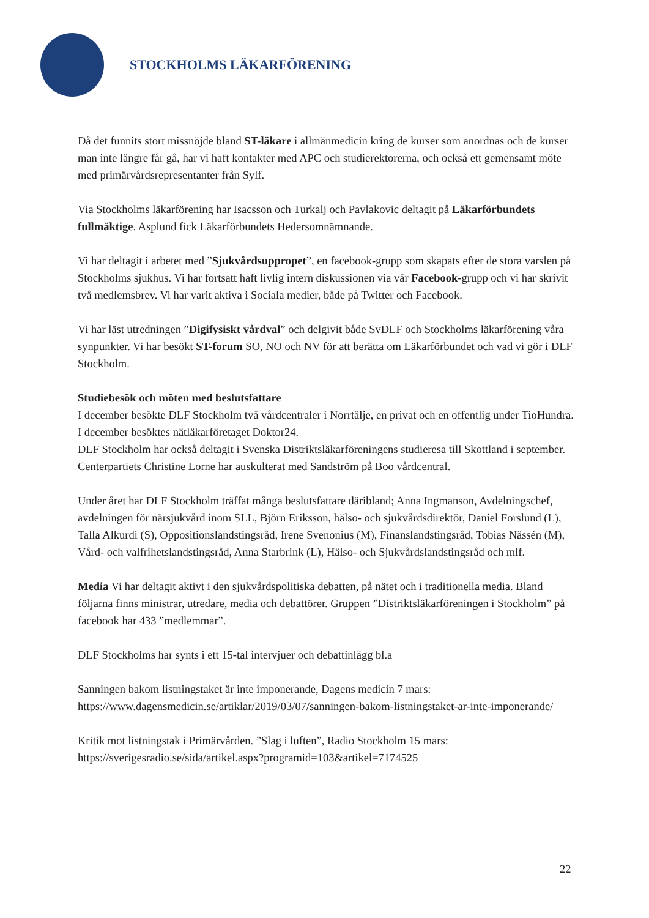STOCKHOLMS LÄKARFÖRENING
Då det funnits stort missnöjde bland ST-läkare i allmänmedicin kring de kurser som anordnas och de kurser man inte längre får gå, har vi haft kontakter med APC och studierektorerna, och också ett gemensamt möte med primärvårdsrepresentanter från Sylf.
Via Stockholms läkarförening har Isacsson och Turkalj och Pavlakovic deltagit på Läkarförbundets fullmäktige. Asplund fick Läkarförbundets Hedersomnämnande.
Vi har deltagit i arbetet med ”Sjukvårdsuppropet”, en facebook-grupp som skapats efter de stora varslen på Stockholms sjukhus. Vi har fortsatt haft livlig intern diskussionen via vår Facebook-grupp och vi har skrivit två medlemsbrev. Vi har varit aktiva i Sociala medier, både på Twitter och Facebook.
Vi har läst utredningen ”Digifysiskt vårdval” och delgivit både SvDLF och Stockholms läkarförening våra synpunkter. Vi har besökt ST-forum SO, NO och NV för att berätta om Läkarförbundet och vad vi gör i DLF Stockholm.
Studiebesök och möten med beslutsfattare
I december besökte DLF Stockholm två vårdcentraler i Norrtälje, en privat och en offentlig under TioHundra. I december besöktes nätläkarföretaget Doktor24.
DLF Stockholm har också deltagit i Svenska Distriktsläkarföreningens studieresa till Skottland i september. Centerpartiets Christine Lorne har auskulterat med Sandström på Boo vårdcentral.
Under året har DLF Stockholm träffat många beslutsfattare däribland; Anna Ingmanson, Avdelningschef, avdelningen för närsjukvård inom SLL, Björn Eriksson, hälso- och sjukvårdsdirektör, Daniel Forslund (L), Talla Alkurdi (S), Oppositionslandstingsråd, Irene Svenonius (M), Finanslandstingsråd, Tobias Nässén (M), Vård- och valfrihetslandstingsråd, Anna Starbrink (L), Hälso- och Sjukvårdslandstingsråd och mlf.
Media Vi har deltagit aktivt i den sjukvårdspolitiska debatten, på nätet och i traditionella media. Bland följarna finns ministrar, utredare, media och debattörer. Gruppen ”Distriktsläkarföreningen i Stockholm” på facebook har 433 ”medlemmar”.
DLF Stockholms har synts i ett 15-tal intervjuer och debattinlägg bl.a
Sanningen bakom listningstaket är inte imponerande, Dagens medicin 7 mars:
https://www.dagensmedicin.se/artiklar/2019/03/07/sanningen-bakom-listningstaket-ar-inte-imponerande/
Kritik mot listningstak i Primärvården. ”Slag i luften”, Radio Stockholm 15 mars:
https://sverigesradio.se/sida/artikel.aspx?programid=103&artikel=7174525
22